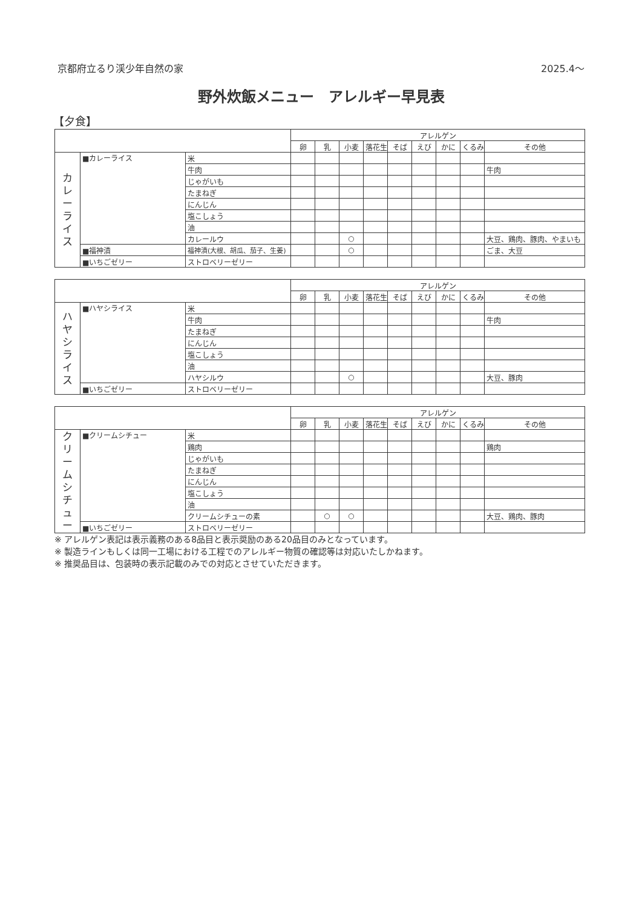京都府立るり渓少年自然の家 2025.4～
野外炊飯メニュー　アレルギー早見表
【夕食】
| | | | アレルゲン | | | | | | | | |
| --- | --- | --- | --- | --- | --- | --- | --- | --- | --- | --- | --- |
| | | | 卵 | 乳 | 小麦 | 落花生 | そば | えび | かに | くるみ | その他 |
| カ レ ー ラ イ ス | ■カレーライス | 米 | | | | | | | | | |
| | | 牛肉 | | | | | | | | | 牛肉 |
| | | じゃがいも | | | | | | | | | |
| | | たまねぎ | | | | | | | | | |
| | | にんじん | | | | | | | | | |
| | | 塩こしょう | | | | | | | | | |
| | | 油 | | | | | | | | | |
| | | カレールウ | | | ○ | | | | | | 大豆、鶏肉、豚肉、やまいも |
| | ■福神漬 | 福神漬(大根、胡瓜、茄子、生姜) | | | ○ | | | | | | ごま、大豆 |
| | ■いちごゼリー | ストロベリーゼリー | | | | | | | | | |
| | | | アレルゲン | | | | | | | | |
| --- | --- | --- | --- | --- | --- | --- | --- | --- | --- | --- | --- |
| | | | 卵 | 乳 | 小麦 | 落花生 | そば | えび | かに | くるみ | その他 |
| ハ ヤ シ ラ イ ス | ■ハヤシライス | 米 | | | | | | | | | |
| | | 牛肉 | | | | | | | | | 牛肉 |
| | | たまねぎ | | | | | | | | | |
| | | にんじん | | | | | | | | | |
| | | 塩こしょう | | | | | | | | | |
| | | 油 | | | | | | | | | |
| | | ハヤシルウ | | | ○ | | | | | | 大豆、豚肉 |
| | ■いちごゼリー | ストロベリーゼリー | | | | | | | | | |
| | | | アレルゲン | | | | | | | | |
| --- | --- | --- | --- | --- | --- | --- | --- | --- | --- | --- | --- |
| | | | 卵 | 乳 | 小麦 | 落花生 | そば | えび | かに | くるみ | その他 |
| ク リ ー ム シ チ ュ ー | ■クリームシチュー | 米 | | | | | | | | | |
| | | 鶏肉 | | | | | | | | | 鶏肉 |
| | | じゃがいも | | | | | | | | | |
| | | たまねぎ | | | | | | | | | |
| | | にんじん | | | | | | | | | |
| | | 塩こしょう | | | | | | | | | |
| | | 油 | | | | | | | | | |
| | | クリームシチューの素 | | ○ | ○ | | | | | | 大豆、鶏肉、豚肉 |
| | ■いちごゼリー | ストロベリーゼリー | | | | | | | | | |
※ アレルゲン表記は表示義務のある8品目と表示奨励のある20品目のみとなっています。
※ 製造ラインもしくは同一工場における工程でのアレルギー物質の確認等は対応いたしかねます。
※ 推奨品目は、包装時の表示記載のみでの対応とさせていただきます。